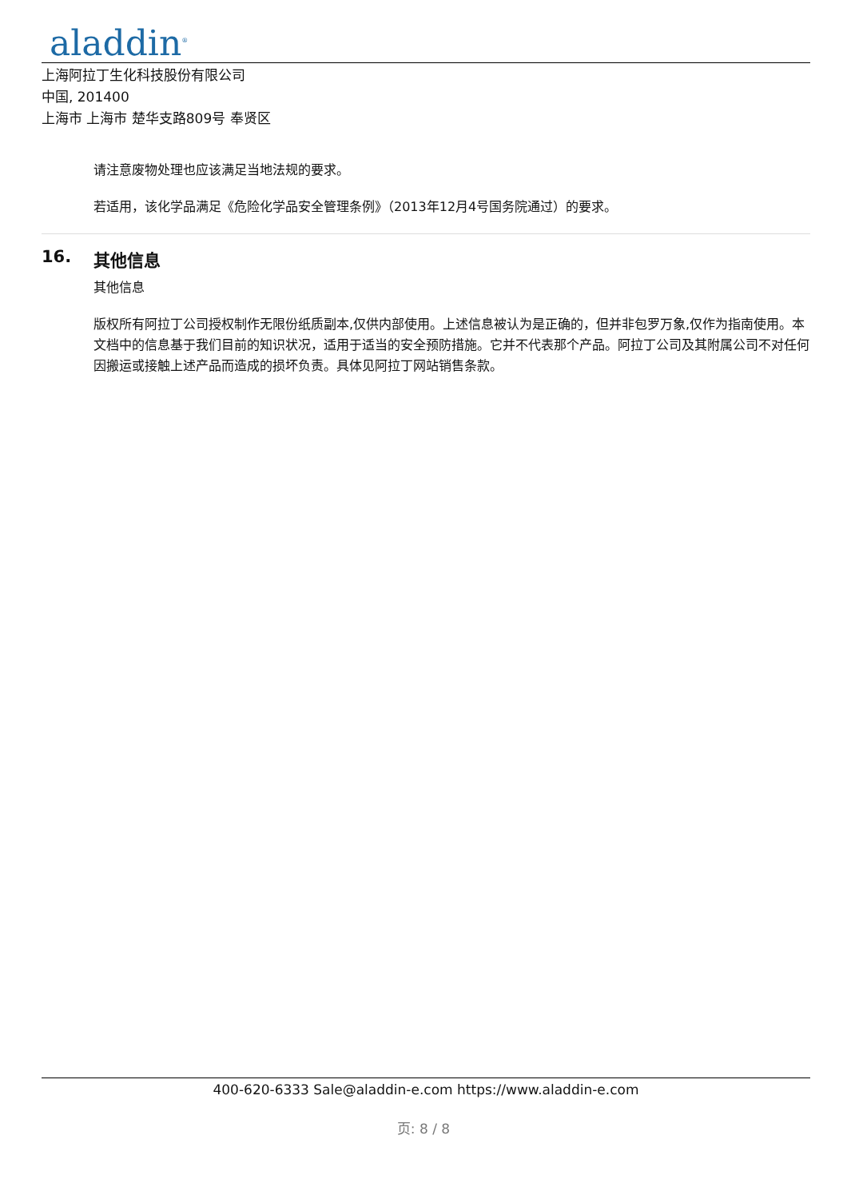aladdin<sup>®</sup>
上海阿拉丁生化科技股份有限公司
中国, 201400
上海市 上海市 楚华支路809号 奉贤区
请注意废物处理也应该满足当地法规的要求。
若适用，该化学品满足《危险化学品安全管理条例》（2013年12月4号国务院通过）的要求。
16. 其他信息
其他信息
版权所有阿拉丁公司授权制作无限份纸质副本,仅供内部使用。上述信息被认为是正确的，但并非包罗万象,仅作为指南使用。本文档中的信息基于我们目前的知识状况，适用于适当的安全预防措施。它并不代表那个产品。阿拉丁公司及其附属公司不对任何因搬运或接触上述产品而造成的损坏负责。具体见阿拉丁网站销售条款。
400-620-6333 Sale@aladdin-e.com https://www.aladdin-e.com
页: 8 / 8